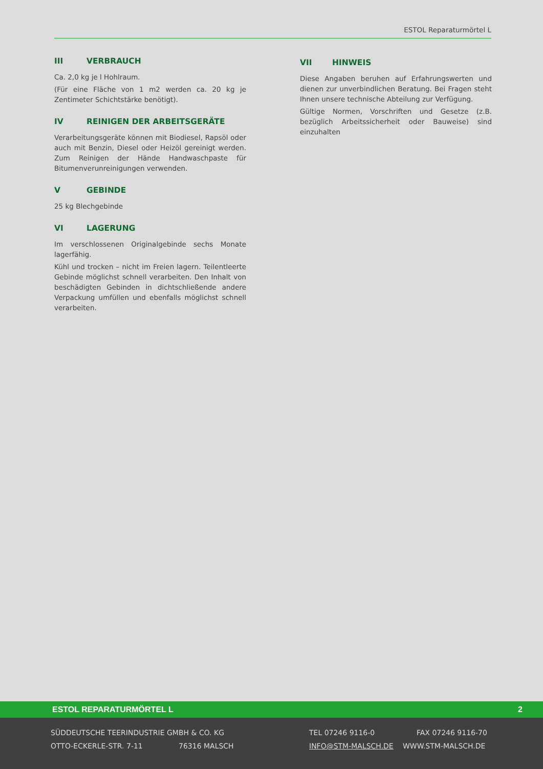ESTOL Reparaturmörtel L
III VERBRAUCH
Ca. 2,0 kg je l Hohlraum.
(Für eine Fläche von 1 m2 werden ca. 20 kg je Zentimeter Schichtstärke benötigt).
IV REINIGEN DER ARBEITSGERÄTE
Verarbeitungsgeräte können mit Biodiesel, Rapsöl oder auch mit Benzin, Diesel oder Heizöl gereinigt werden. Zum Reinigen der Hände Handwaschpaste für Bitumenverunreinigungen verwenden.
V GEBINDE
25 kg Blechgebinde
VI LAGERUNG
Im verschlossenen Originalgebinde sechs Monate lagerfähig.
Kühl und trocken – nicht im Freien lagern. Teilentleerte Gebinde möglichst schnell verarbeiten. Den Inhalt von beschädigten Gebinden in dichtschließende andere Verpackung umfüllen und ebenfalls möglichst schnell verarbeiten.
VII HINWEIS
Diese Angaben beruhen auf Erfahrungswerten und dienen zur unverbindlichen Beratung. Bei Fragen steht Ihnen unsere technische Abteilung zur Verfügung.
Gültige Normen, Vorschriften und Gesetze (z.B. bezüglich Arbeitssicherheit oder Bauweise) sind einzuhalten
ESTOL REPARATURMÖRTEL L 2
SÜDDEUTSCHE TEERINDUSTRIE GMBH & CO. KG TEL 07246 9116-0 FAX 07246 9116-70
OTTO-ECKERLE-STR. 7-11 76316 MALSCH INFO@STM-MALSCH.DE WWW.STM-MALSCH.DE